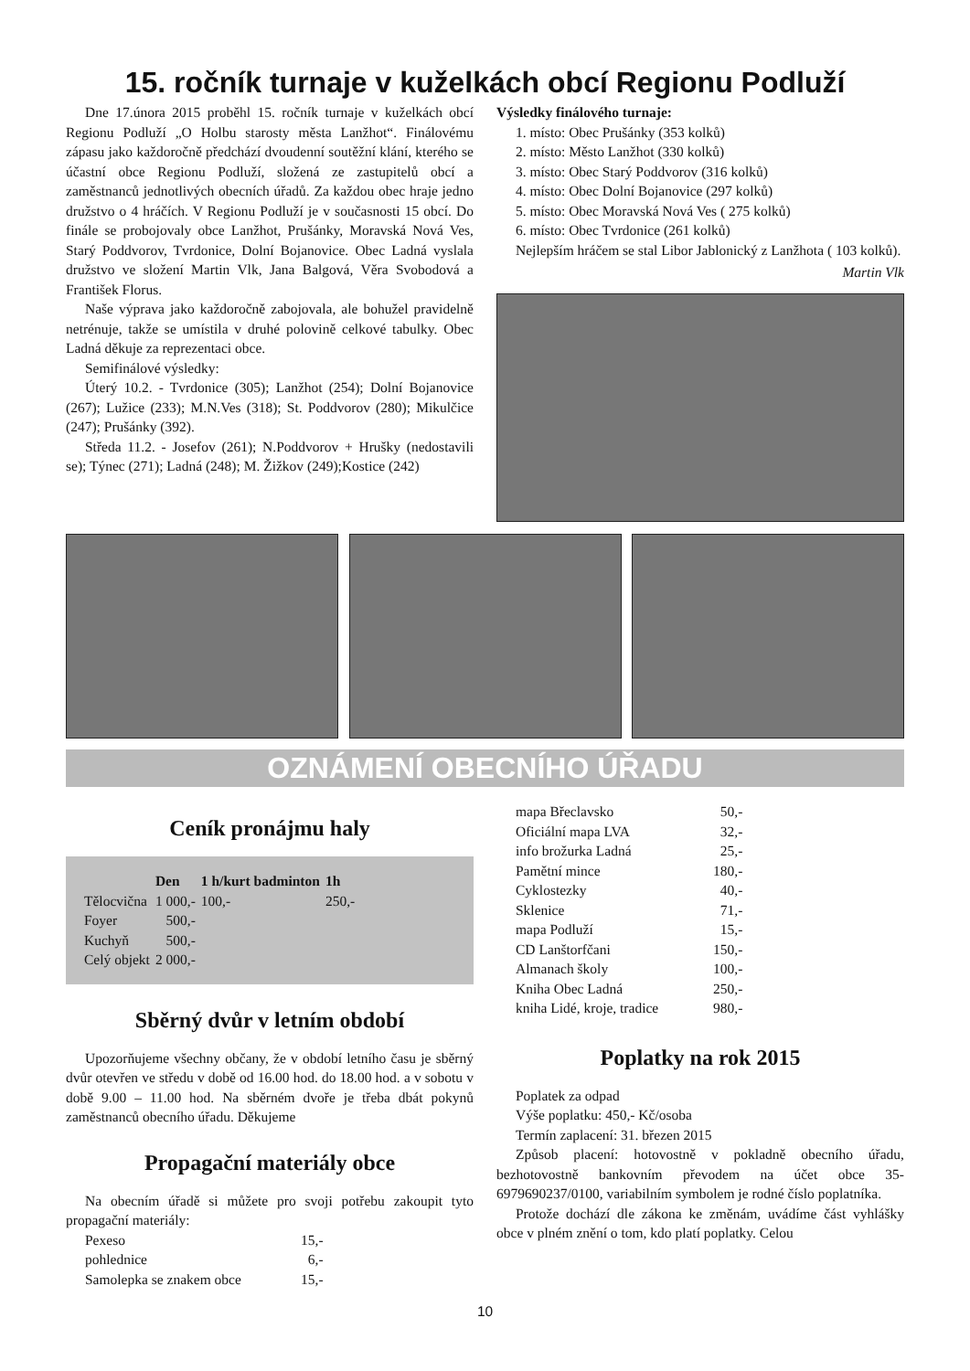15. ročník turnaje v kuželkách obcí Regionu Podluží
Dne 17.února 2015 proběhl 15. ročník turnaje v kuželkách obcí Regionu Podluží „O Holbu starosty města Lanžhot“. Finálovému zápasu jako každoročně předchází dvoudenní soutěžní klání, kterého se účastní obce Regionu Podluží, složená ze zastupitelů obcí a zaměstnanců jednotlivých obecních úřadů. Za každou obec hraje jedno družstvo o 4 hráčích. V Regionu Podluží je v současnosti 15 obcí. Do finále se probojovaly obce Lanžhot, Prušánky, Moravská Nová Ves, Starý Poddvorov, Tvrdonice, Dolní Bojanovice. Obec Ladná vyslala družstvo ve složení Martin Vlk, Jana Balgová, Věra Svobodová a František Florus.
Naše výprava jako každoročně zabojovala, ale bohužel pravidelně netrénuje, takže se umístila v druhé polovině celkové tabulky. Obec Ladná děkuje za reprezentaci obce.
Semifinálové výsledky:
Úterý 10.2. - Tvrdonice (305); Lanžhot (254); Dolní Bojanovice (267); Lužice (233); M.N.Ves (318); St. Poddvorov (280); Mikulčice (247); Prušánky (392).
Středa 11.2. - Josefov (261); N.Poddvorov + Hrušky (nedostavili se); Týnec (271); Ladná (248); M. Žižkov (249);Kostice (242)
Výsledky finálového turnaje:
1. místo: Obec Prušánky (353 kolků)
2. místo: Město Lanžhot (330 kolků)
3. místo: Obec Starý Poddvorov (316 kolků)
4. místo: Obec Dolní Bojanovice (297 kolků)
5. místo: Obec Moravská Nová Ves ( 275 kolků)
6. místo: Obec Tvrdonice (261 kolků)
Nejlepším hráčem se stal Libor Jablonický z Lanžhota ( 103 kolků).
Martin Vlk
OZNÁMENÍ OBECNÍHO ÚŘADU
Ceník pronájmu haly
| | Den | 1 h/kurt badminton | 1h |
| --- | --- | --- | --- |
| Tělocvična | 1 000,- | 100,- | 250,- |
| Foyer | 500,- | | |
| Kuchyň | 500,- | | |
| Celý objekt | 2 000,- | | |
Sběrný dvůr v letním období
Upozorňujeme všechny občany, že v období letního času je sběrný dvůr otevřen ve středu v době od 16.00 hod. do 18.00 hod. a v sobotu v době 9.00 – 11.00 hod. Na sběrném dvoře je třeba dbát pokynů zaměstnanců obecního úřadu. Děkujeme
Propagační materiály obce
Na obecním úřadě si můžete pro svoji potřebu zakoupit tyto propagační materiály:
| Pexeso | 15,- |
| pohlednice | 6,- |
| Samolepka se znakem obce | 15,- |
| mapa Břeclavsko | 50,- |
| Oficiální mapa LVA | 32,- |
| info brožurka Ladná | 25,- |
| Pamětní mince | 180,- |
| Cyklostezky | 40,- |
| Sklenice | 71,- |
| mapa Podluží | 15,- |
| CD Lanštorfčani | 150,- |
| Almanach školy | 100,- |
| Kniha Obec Ladná | 250,- |
| kniha Lidé, kroje, tradice | 980,- |
Poplatky na rok 2015
Poplatek za odpad
Výše poplatku: 450,- Kč/osoba
Termín zaplacení: 31. březen 2015
Způsob placení: hotovostně v pokladně obecního úřadu, bezhotovostně bankovním převodem na účet obce 35-6979690237/0100, variabilním symbolem je rodné číslo poplatníka.
Protože dochází dle zákona ke změnám, uvádíme část vyhlášky obce v plném znění o tom, kdo platí poplatky. Celou
10